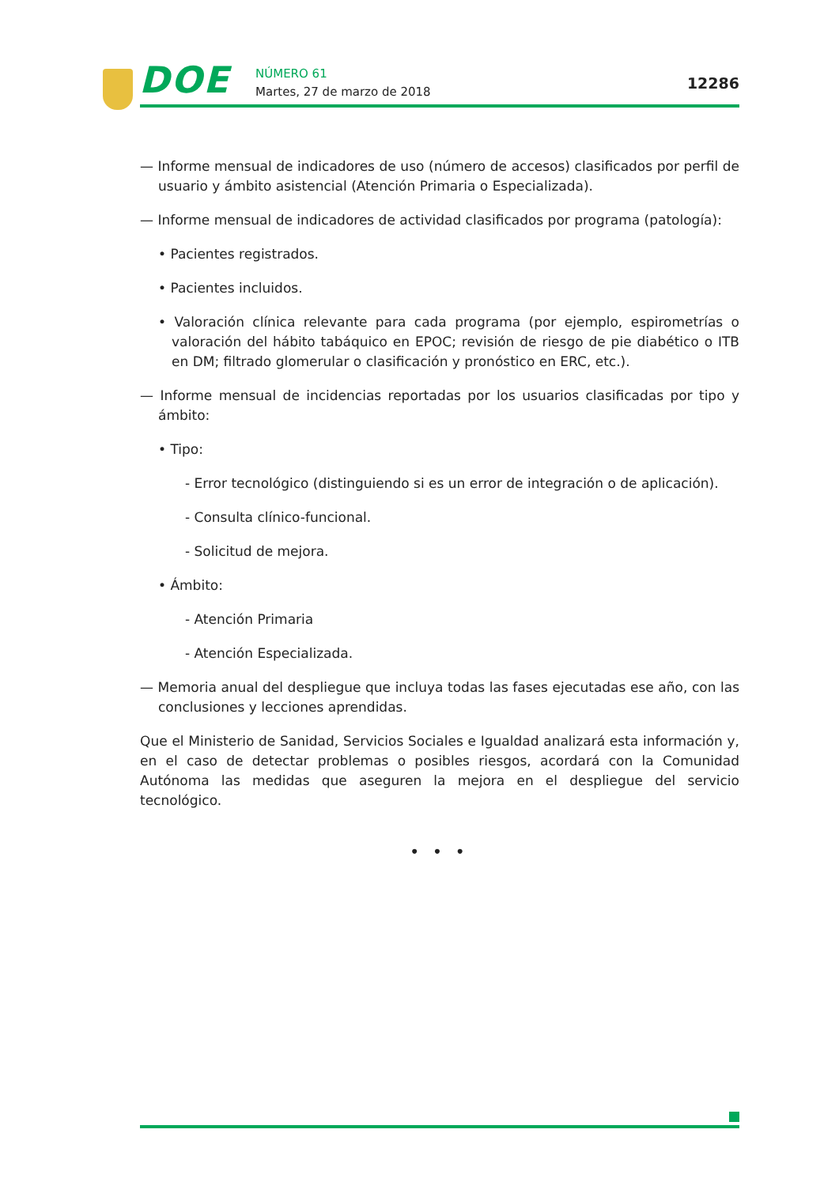DOE NÚMERO 61
Martes, 27 de marzo de 2018 12286
— Informe mensual de indicadores de uso (número de accesos) clasificados por perfil de usuario y ámbito asistencial (Atención Primaria o Especializada).
— Informe mensual de indicadores de actividad clasificados por programa (patología):
• Pacientes registrados.
• Pacientes incluidos.
• Valoración clínica relevante para cada programa (por ejemplo, espirometrías o valoración del hábito tabáquico en EPOC; revisión de riesgo de pie diabético o ITB en DM; filtrado glomerular o clasificación y pronóstico en ERC, etc.).
— Informe mensual de incidencias reportadas por los usuarios clasificadas por tipo y ámbito:
• Tipo:
- Error tecnológico (distinguiendo si es un error de integración o de aplicación).
- Consulta clínico-funcional.
- Solicitud de mejora.
• Ámbito:
- Atención Primaria
- Atención Especializada.
— Memoria anual del despliegue que incluya todas las fases ejecutadas ese año, con las conclusiones y lecciones aprendidas.
Que el Ministerio de Sanidad, Servicios Sociales e Igualdad analizará esta información y, en el caso de detectar problemas o posibles riesgos, acordará con la Comunidad Autónoma las medidas que aseguren la mejora en el despliegue del servicio tecnológico.
• • •